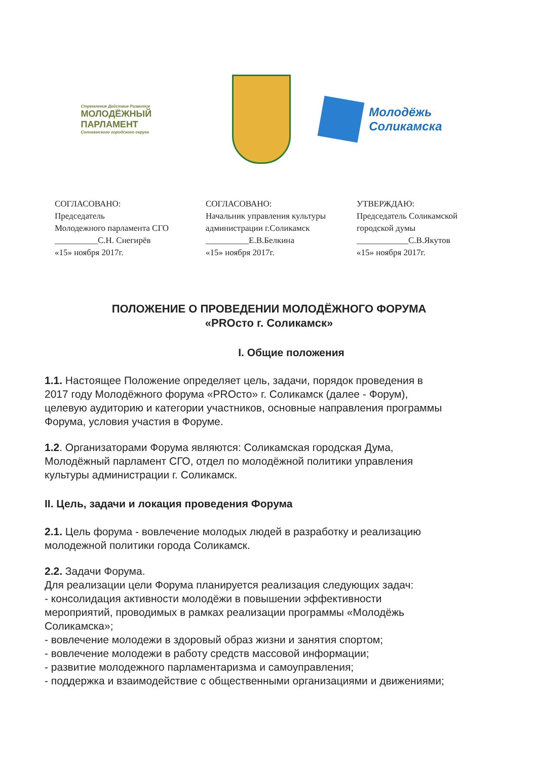Стремление Действие Развитие
МОЛОДЁЖНЫЙ ПАРЛАМЕНТ
Соликамского городского округа
Молодёжь
Соликамска
СОГЛАСОВАНО:
Председатель
Молодежного парламента СГО
__________С.Н. Снегирёв
«15» ноября 2017г.
СОГЛАСОВАНО:
Начальник управления культуры
администрации г.Соликамск
__________Е.В.Белкина
«15» ноября 2017г.
УТВЕРЖДАЮ:
Председатель Соликамской
городской думы
____________С.В.Якутов
«15» ноября 2017г.
ПОЛОЖЕНИЕ О ПРОВЕДЕНИИ МОЛОДЁЖНОГО ФОРУМА
«PROсто г. Соликамск»
I. Общие положения
1.1. Настоящее Положение определяет цель, задачи, порядок проведения в 2017 году Молодёжного форума «PROсто» г. Соликамск (далее - Форум), целевую аудиторию и категории участников, основные направления программы Форума, условия участия в Форуме.
1.2. Организаторами Форума являются: Соликамская городская Дума, Молодёжный парламент СГО, отдел по молодёжной политики управления культуры администрации г. Соликамск.
II. Цель, задачи и локация проведения Форума
2.1. Цель форума - вовлечение молодых людей в разработку и реализацию молодежной политики города Соликамск.
2.2. Задачи Форума.
Для реализации цели Форума планируется реализация следующих задач:
- консолидация активности молодёжи в повышении эффективности мероприятий, проводимых в рамках реализации программы «Молодёжь Соликамска»;
- вовлечение молодежи в здоровый образ жизни и занятия спортом;
- вовлечение молодежи в работу средств массовой информации;
- развитие молодежного парламентаризма и самоуправления;
- поддержка и взаимодействие с общественными организациями и движениями;